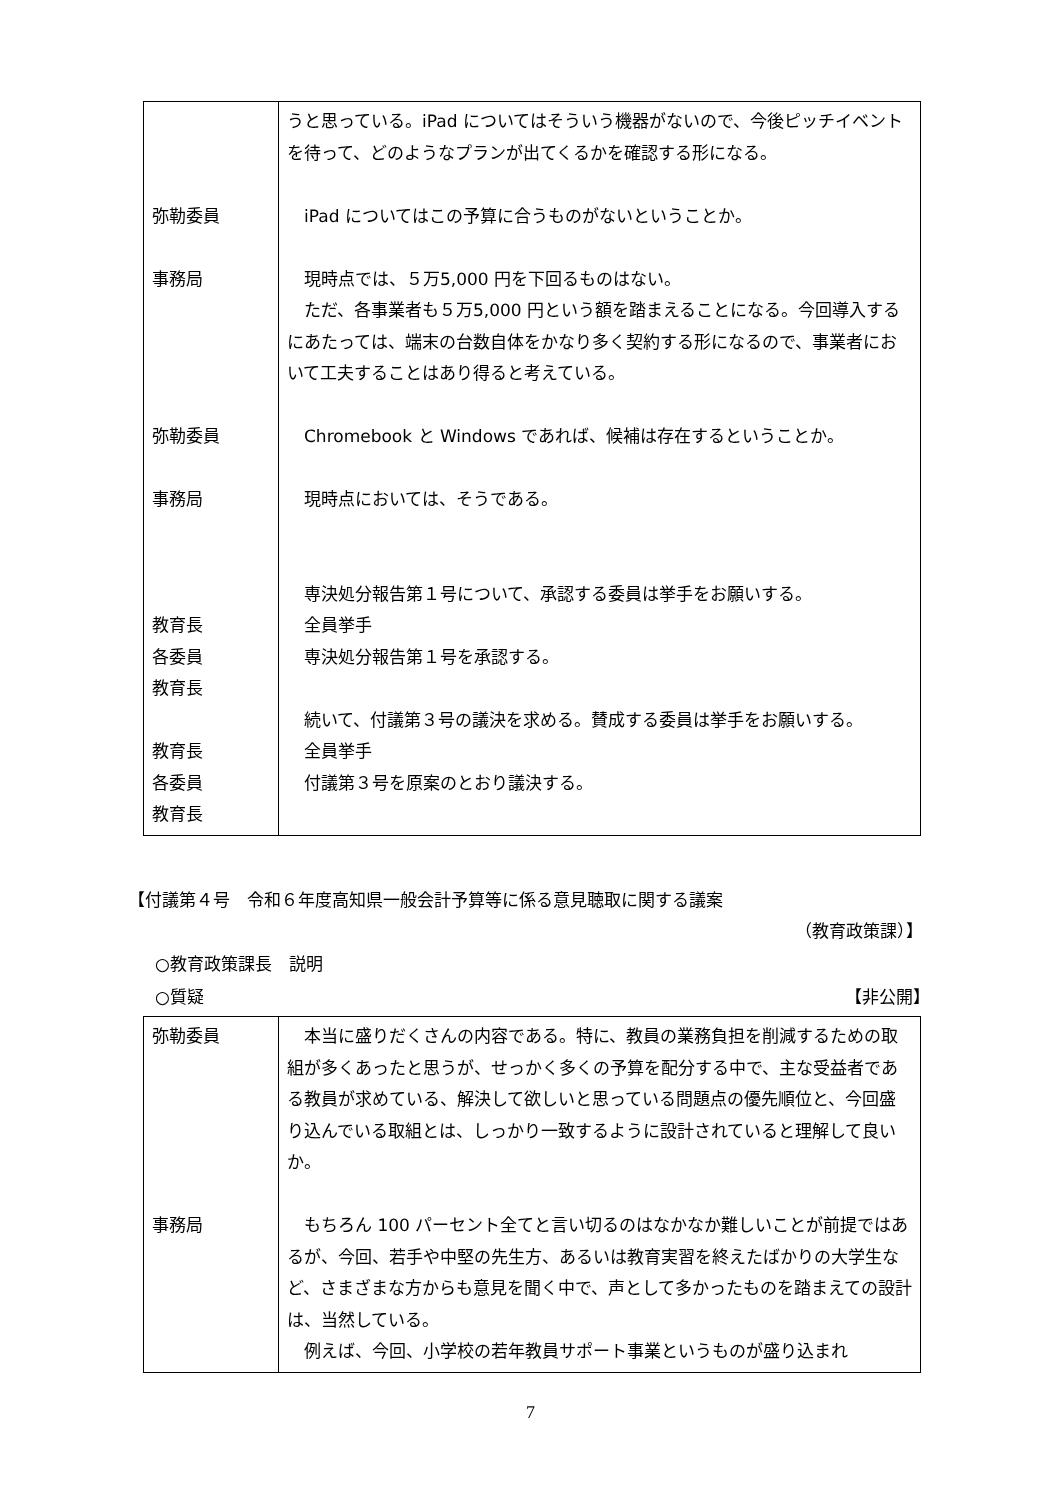| 弥勒委員 事務局 弥勒委員 事務局 教育長 各委員 教育長 教育長 各委員 教育長 | うと思っている。iPad についてはそういう機器がないので、今後ピッチイベントを待って、どのようなプランが出てくるかを確認する形になる。 iPad についてはこの予算に合うものがないということか。 現時点では、５万5,000 円を下回るものはない。 ただ、各事業者も５万5,000 円という額を踏まえることになる。今回導入するにあたっては、端末の台数自体をかなり多く契約する形になるので、事業者において工夫することはあり得ると考えている。 Chromebook と Windows であれば、候補は存在するということか。 現時点においては、そうである。 専決処分報告第１号について、承認する委員は挙手をお願いする。 全員挙手 専決処分報告第１号を承認する。 続いて、付議第３号の議決を求める。賛成する委員は挙手をお願いする。 全員挙手 付議第３号を原案のとおり議決する。 |
【付議第４号　令和６年度高知県一般会計予算等に係る意見聴取に関する議案
（教育政策課）】
○教育政策課長　説明
○質疑 【非公開】
| 弥勒委員 事務局 | 本当に盛りだくさんの内容である。特に、教員の業務負担を削減するための取組が多くあったと思うが、せっかく多くの予算を配分する中で、主な受益者である教員が求めている、解決して欲しいと思っている問題点の優先順位と、今回盛り込んでいる取組とは、しっかり一致するように設計されていると理解して良いか。 もちろん 100 パーセント全てと言い切るのはなかなか難しいことが前提ではあるが、今回、若手や中堅の先生方、あるいは教育実習を終えたばかりの大学生など、さまざまな方からも意見を聞く中で、声として多かったものを踏まえての設計は、当然している。 例えば、今回、小学校の若年教員サポート事業というものが盛り込まれ |
7